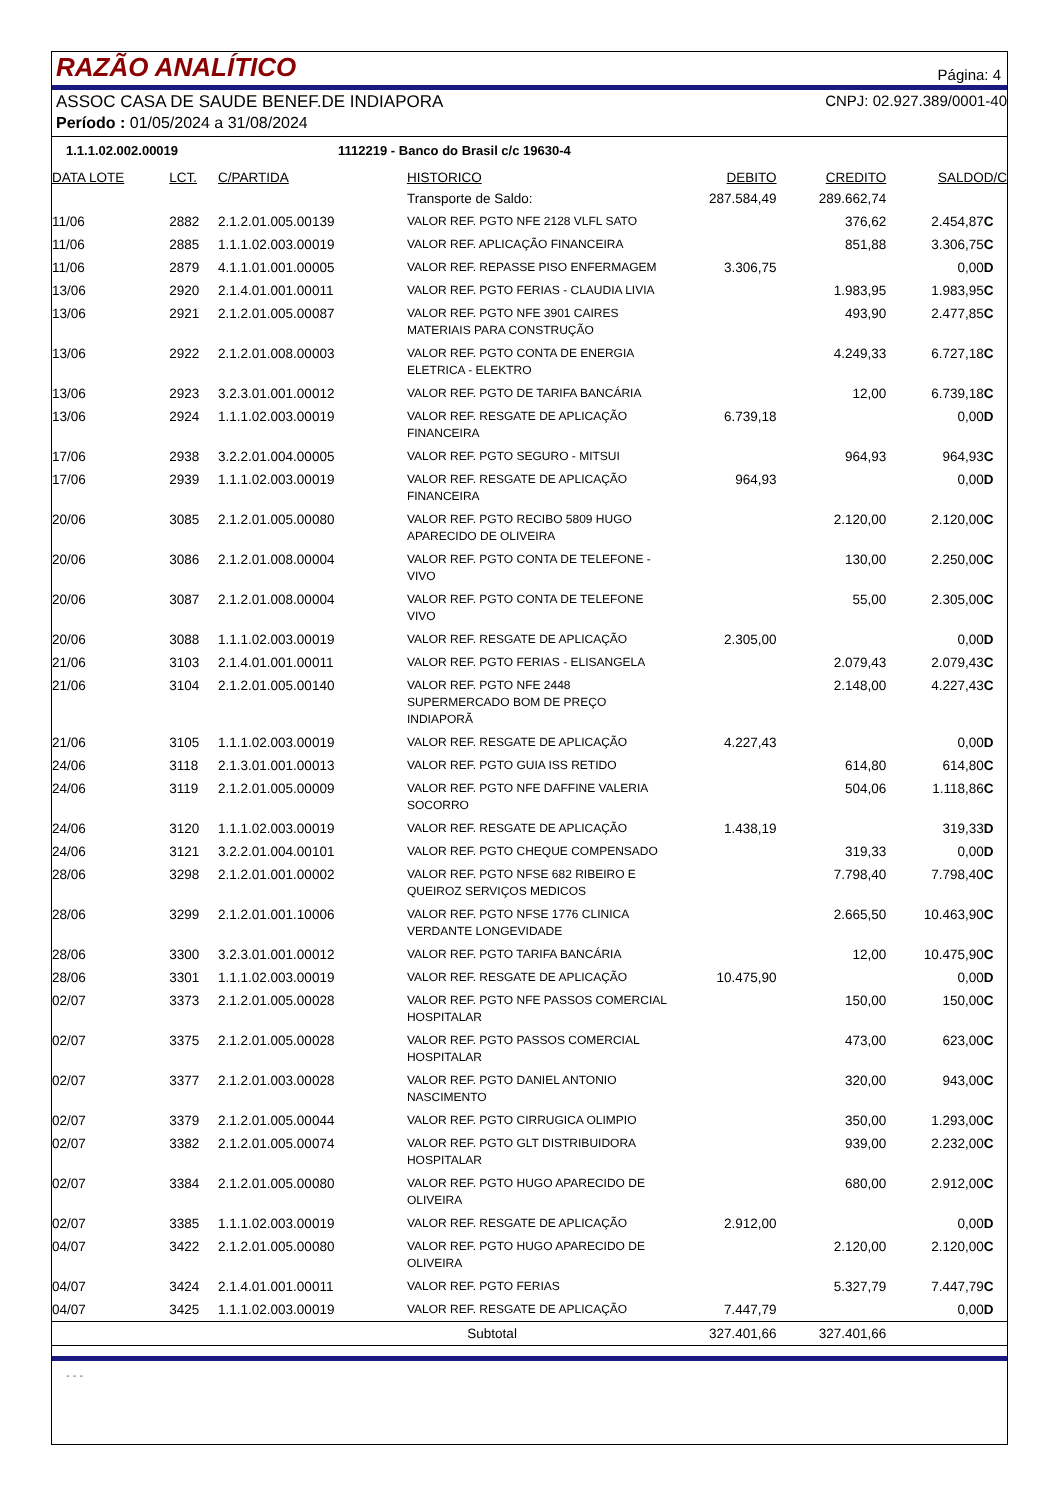RAZÃO ANALÍTICO
Página: 4
ASSOC CASA DE SAUDE BENEF.DE INDIAPORA CNPJ: 02.927.389/0001-40
Período : 01/05/2024 a 31/08/2024
1.1.1.02.002.00019 1112219 - Banco do Brasil c/c 19630-4
| DATA LOTE | LCT. | C/PARTIDA | HISTORICO | DEBITO | CREDITO | SALDO | D/C |
| --- | --- | --- | --- | --- | --- | --- | --- |
| | | | Transporte de Saldo: | 287.584,49 | 289.662,74 | | |
| 11/06 | 2882 | 2.1.2.01.005.00139 | VALOR REF. PGTO NFE 2128 VLFL SATO | | 376,62 | 2.454,87 | C |
| 11/06 | 2885 | 1.1.1.02.003.00019 | VALOR REF. APLICAÇÃO FINANCEIRA | | 851,88 | 3.306,75 | C |
| 11/06 | 2879 | 4.1.1.01.001.00005 | VALOR REF. REPASSE PISO ENFERMAGEM | 3.306,75 | | 0,00 | D |
| 13/06 | 2920 | 2.1.4.01.001.00011 | VALOR REF. PGTO FERIAS - CLAUDIA LIVIA | | 1.983,95 | 1.983,95 | C |
| 13/06 | 2921 | 2.1.2.01.005.00087 | VALOR REF. PGTO NFE 3901 CAIRES MATERIAIS PARA CONSTRUÇÃO | | 493,90 | 2.477,85 | C |
| 13/06 | 2922 | 2.1.2.01.008.00003 | VALOR REF. PGTO CONTA DE ENERGIA ELETRICA - ELEKTRO | | 4.249,33 | 6.727,18 | C |
| 13/06 | 2923 | 3.2.3.01.001.00012 | VALOR REF. PGTO DE TARIFA BANCÁRIA | | 12,00 | 6.739,18 | C |
| 13/06 | 2924 | 1.1.1.02.003.00019 | VALOR REF. RESGATE DE APLICAÇÃO FINANCEIRA | 6.739,18 | | 0,00 | D |
| 17/06 | 2938 | 3.2.2.01.004.00005 | VALOR REF. PGTO SEGURO - MITSUI | | 964,93 | 964,93 | C |
| 17/06 | 2939 | 1.1.1.02.003.00019 | VALOR REF. RESGATE DE APLICAÇÃO FINANCEIRA | 964,93 | | 0,00 | D |
| 20/06 | 3085 | 2.1.2.01.005.00080 | VALOR REF. PGTO RECIBO 5809 HUGO APARECIDO DE OLIVEIRA | | 2.120,00 | 2.120,00 | C |
| 20/06 | 3086 | 2.1.2.01.008.00004 | VALOR REF. PGTO CONTA DE TELEFONE - VIVO | | 130,00 | 2.250,00 | C |
| 20/06 | 3087 | 2.1.2.01.008.00004 | VALOR REF. PGTO CONTA DE TELEFONE VIVO | | 55,00 | 2.305,00 | C |
| 20/06 | 3088 | 1.1.1.02.003.00019 | VALOR REF. RESGATE DE APLICAÇÃO | 2.305,00 | | 0,00 | D |
| 21/06 | 3103 | 2.1.4.01.001.00011 | VALOR REF. PGTO FERIAS - ELISANGELA | | 2.079,43 | 2.079,43 | C |
| 21/06 | 3104 | 2.1.2.01.005.00140 | VALOR REF. PGTO NFE 2448 SUPERMERCADO BOM DE PREÇO INDIAPORÃ | | 2.148,00 | 4.227,43 | C |
| 21/06 | 3105 | 1.1.1.02.003.00019 | VALOR REF. RESGATE DE APLICAÇÃO | 4.227,43 | | 0,00 | D |
| 24/06 | 3118 | 2.1.3.01.001.00013 | VALOR REF. PGTO GUIA ISS RETIDO | | 614,80 | 614,80 | C |
| 24/06 | 3119 | 2.1.2.01.005.00009 | VALOR REF. PGTO NFE DAFFINE VALERIA SOCORRO | | 504,06 | 1.118,86 | C |
| 24/06 | 3120 | 1.1.1.02.003.00019 | VALOR REF. RESGATE DE APLICAÇÃO | 1.438,19 | | 319,33 | D |
| 24/06 | 3121 | 3.2.2.01.004.00101 | VALOR REF. PGTO CHEQUE COMPENSADO | | 319,33 | 0,00 | D |
| 28/06 | 3298 | 2.1.2.01.001.00002 | VALOR REF. PGTO NFSE 682 RIBEIRO E QUEIROZ SERVIÇOS MEDICOS | | 7.798,40 | 7.798,40 | C |
| 28/06 | 3299 | 2.1.2.01.001.10006 | VALOR REF. PGTO NFSE 1776 CLINICA VERDANTE LONGEVIDADE | | 2.665,50 | 10.463,90 | C |
| 28/06 | 3300 | 3.2.3.01.001.00012 | VALOR REF. PGTO TARIFA BANCÁRIA | | 12,00 | 10.475,90 | C |
| 28/06 | 3301 | 1.1.1.02.003.00019 | VALOR REF. RESGATE DE APLICAÇÃO | 10.475,90 | | 0,00 | D |
| 02/07 | 3373 | 2.1.2.01.005.00028 | VALOR REF. PGTO NFE PASSOS COMERCIAL HOSPITALAR | | 150,00 | 150,00 | C |
| 02/07 | 3375 | 2.1.2.01.005.00028 | VALOR REF. PGTO PASSOS COMERCIAL HOSPITALAR | | 473,00 | 623,00 | C |
| 02/07 | 3377 | 2.1.2.01.003.00028 | VALOR REF. PGTO DANIEL ANTONIO NASCIMENTO | | 320,00 | 943,00 | C |
| 02/07 | 3379 | 2.1.2.01.005.00044 | VALOR REF. PGTO CIRRUGICA OLIMPIO | | 350,00 | 1.293,00 | C |
| 02/07 | 3382 | 2.1.2.01.005.00074 | VALOR REF. PGTO GLT DISTRIBUIDORA HOSPITALAR | | 939,00 | 2.232,00 | C |
| 02/07 | 3384 | 2.1.2.01.005.00080 | VALOR REF. PGTO HUGO APARECIDO DE OLIVEIRA | | 680,00 | 2.912,00 | C |
| 02/07 | 3385 | 1.1.1.02.003.00019 | VALOR REF. RESGATE DE APLICAÇÃO | 2.912,00 | | 0,00 | D |
| 04/07 | 3422 | 2.1.2.01.005.00080 | VALOR REF. PGTO HUGO APARECIDO DE OLIVEIRA | | 2.120,00 | 2.120,00 | C |
| 04/07 | 3424 | 2.1.4.01.001.00011 | VALOR REF. PGTO FERIAS | | 5.327,79 | 7.447,79 | C |
| 04/07 | 3425 | 1.1.1.02.003.00019 | VALOR REF. RESGATE DE APLICAÇÃO | 7.447,79 | | 0,00 | D |
| Subtotal | | | | 327.401,66 | 327.401,66 | | |
- - -